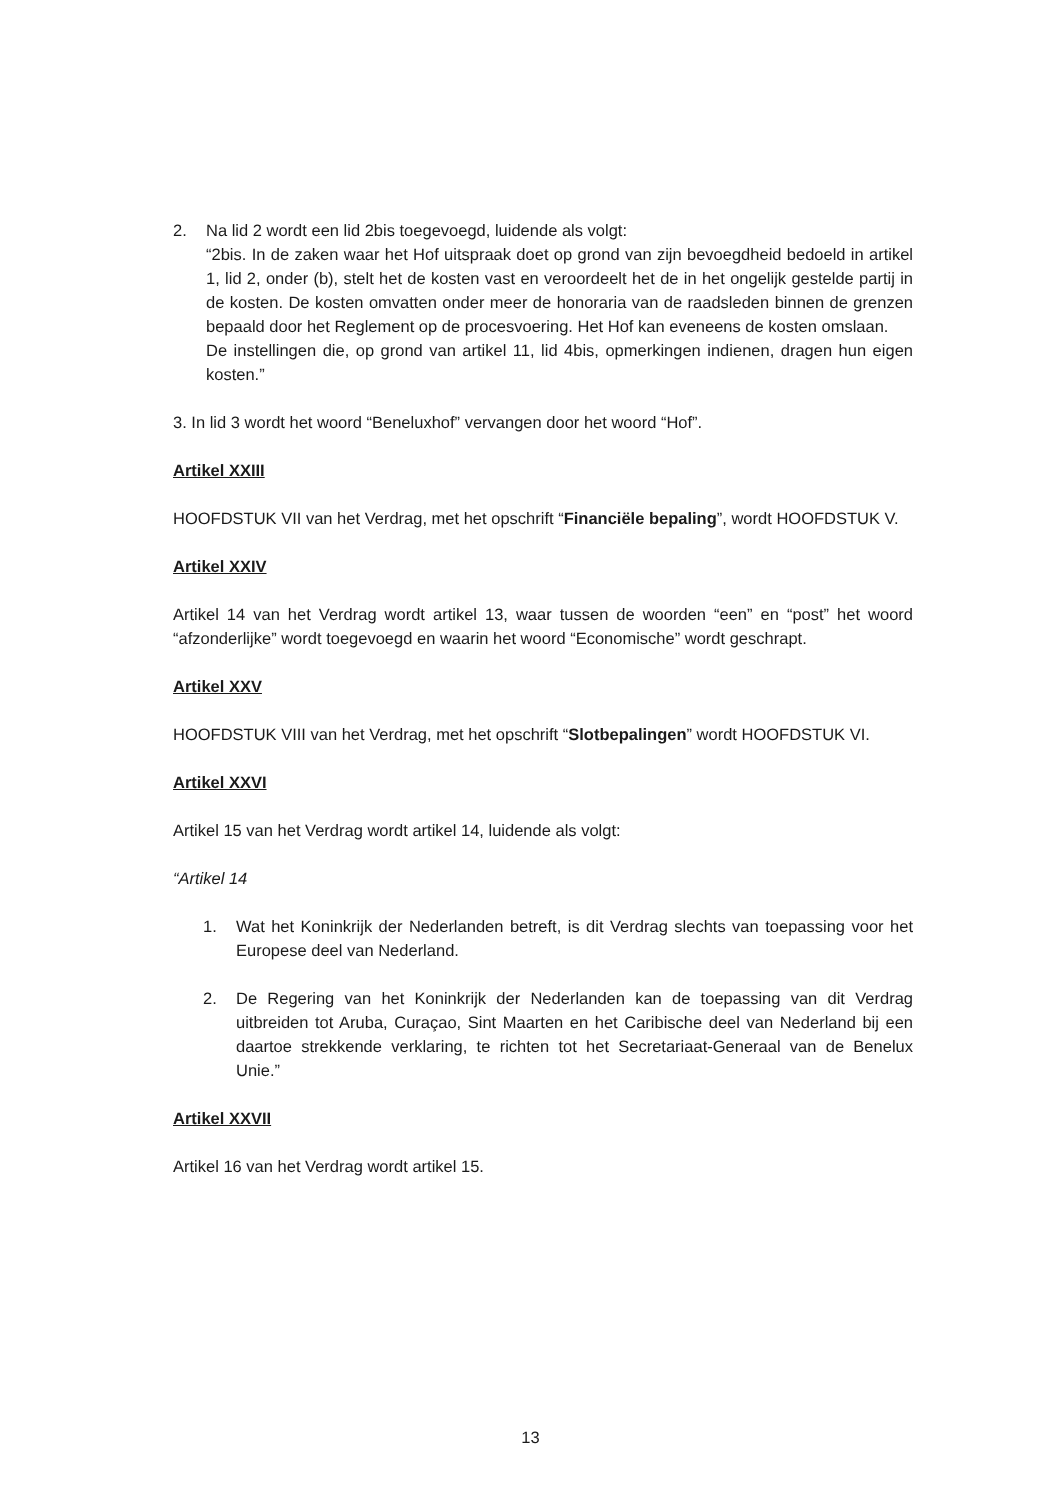2. Na lid 2 wordt een lid 2bis toegevoegd, luidende als volgt:
“2bis. In de zaken waar het Hof uitspraak doet op grond van zijn bevoegdheid bedoeld in artikel 1, lid 2, onder (b), stelt het de kosten vast en veroordeelt het de in het ongelijk gestelde partij in de kosten. De kosten omvatten onder meer de honoraria van de raadsleden binnen de grenzen bepaald door het Reglement op de procesvoering. Het Hof kan eveneens de kosten omslaan.
De instellingen die, op grond van artikel 11, lid 4bis, opmerkingen indienen, dragen hun eigen kosten.”
3. In lid 3 wordt het woord “Beneluxhof” vervangen door het woord “Hof”.
Artikel XXIII
HOOFDSTUK VII van het Verdrag, met het opschrift “Financiële bepaling”, wordt HOOFDSTUK V.
Artikel XXIV
Artikel 14 van het Verdrag wordt artikel 13, waar tussen de woorden “een” en “post” het woord “afzonderlijke” wordt toegevoegd en waarin het woord “Economische” wordt geschrapt.
Artikel XXV
HOOFDSTUK VIII van het Verdrag, met het opschrift “Slotbepalingen” wordt HOOFDSTUK VI.
Artikel XXVI
Artikel 15 van het Verdrag wordt artikel 14, luidende als volgt:
“Artikel 14
1. Wat het Koninkrijk der Nederlanden betreft, is dit Verdrag slechts van toepassing voor het Europese deel van Nederland.
2. De Regering van het Koninkrijk der Nederlanden kan de toepassing van dit Verdrag uitbreiden tot Aruba, Curaçao, Sint Maarten en het Caribische deel van Nederland bij een daartoe strekkende verklaring, te richten tot het Secretariaat-Generaal van de Benelux Unie.”
Artikel XXVII
Artikel 16 van het Verdrag wordt artikel 15.
13